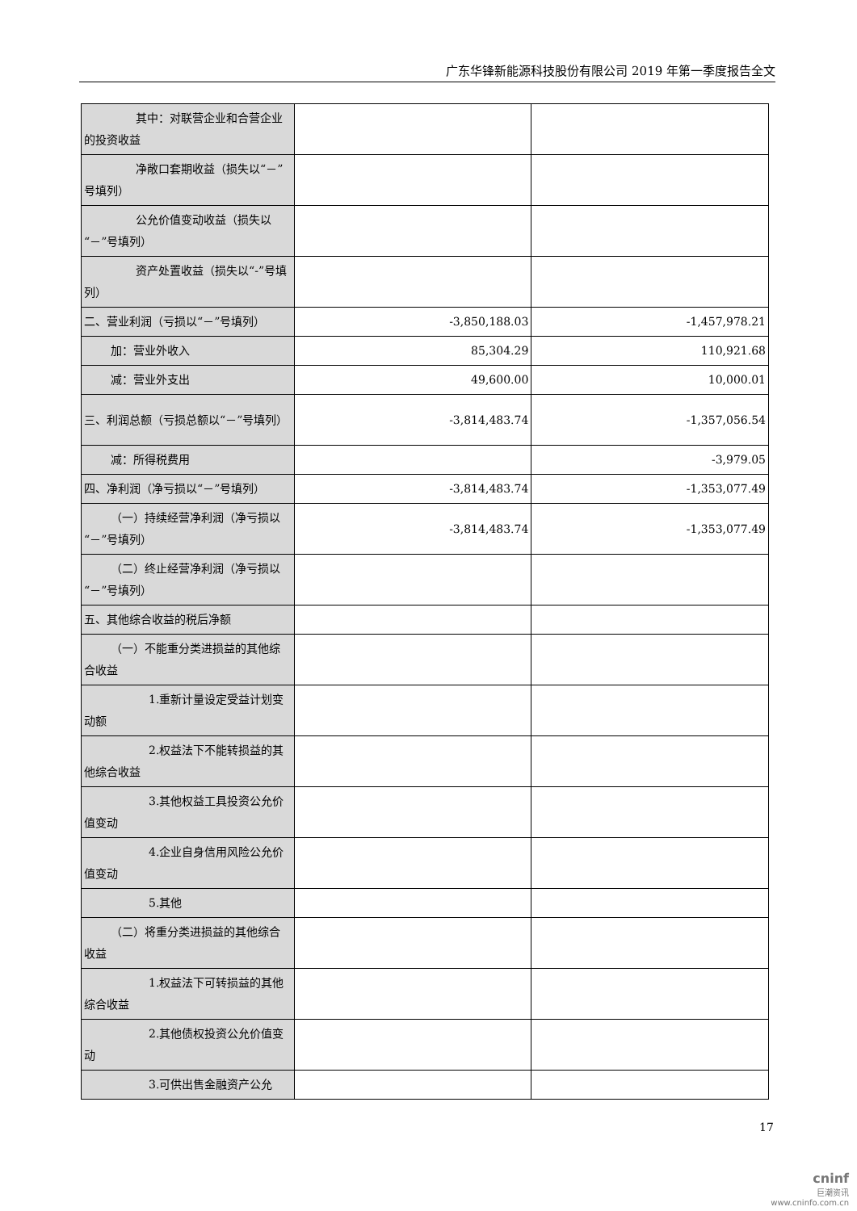广东华锋新能源科技股份有限公司 2019 年第一季度报告全文
| 其中：对联营企业和合营企业的投资收益 | | |
| 净敞口套期收益（损失以“－”号填列） | | |
| 公允价值变动收益（损失以“－”号填列） | | |
| 资产处置收益（损失以“-”号填列） | | |
| 二、营业利润（亏损以“－”号填列） | -3,850,188.03 | -1,457,978.21 |
| 加：营业外收入 | 85,304.29 | 110,921.68 |
| 减：营业外支出 | 49,600.00 | 10,000.01 |
| 三、利润总额（亏损总额以“－”号填列） | -3,814,483.74 | -1,357,056.54 |
| 减：所得税费用 | | -3,979.05 |
| 四、净利润（净亏损以“－”号填列） | -3,814,483.74 | -1,353,077.49 |
| （一）持续经营净利润（净亏损以“－”号填列） | -3,814,483.74 | -1,353,077.49 |
| （二）终止经营净利润（净亏损以“－”号填列） | | |
| 五、其他综合收益的税后净额 | | |
| （一）不能重分类进损益的其他综合收益 | | |
| 1.重新计量设定受益计划变动额 | | |
| 2.权益法下不能转损益的其他综合收益 | | |
| 3.其他权益工具投资公允价值变动 | | |
| 4.企业自身信用风险公允价值变动 | | |
| 5.其他 | | |
| （二）将重分类进损益的其他综合收益 | | |
| 1.权益法下可转损益的其他综合收益 | | |
| 2.其他债权投资公允价值变动 | | |
| 3.可供出售金融资产公允 | | |
17
cninf
巨潮资讯
www.cninfo.com.cn